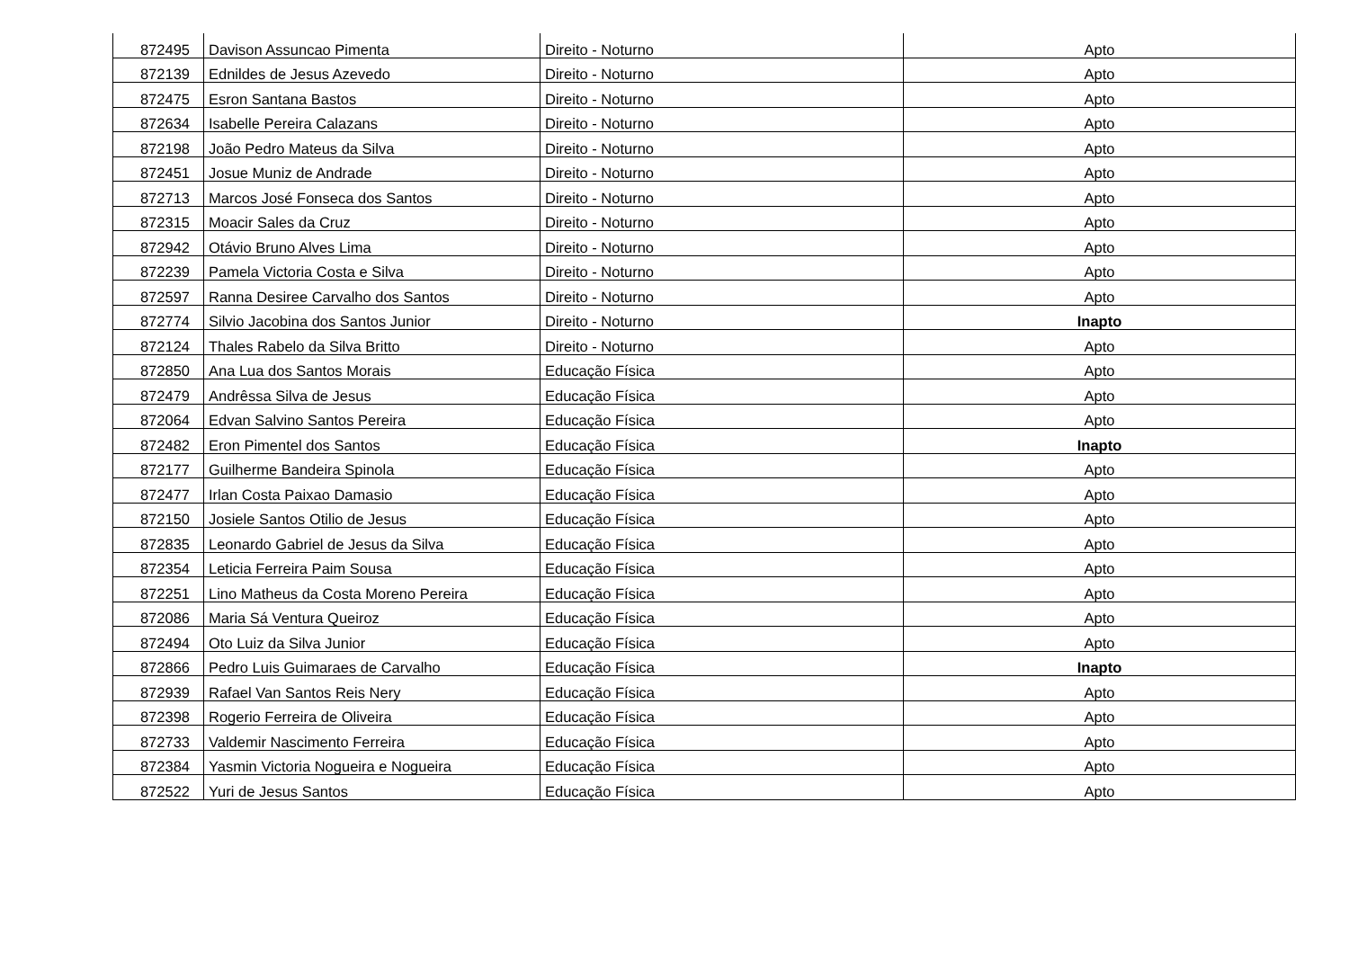| 872495 | Davison Assuncao Pimenta | Direito - Noturno | Apto |
| 872139 | Ednildes de Jesus Azevedo | Direito - Noturno | Apto |
| 872475 | Esron Santana Bastos | Direito - Noturno | Apto |
| 872634 | Isabelle Pereira Calazans | Direito - Noturno | Apto |
| 872198 | João Pedro Mateus da Silva | Direito - Noturno | Apto |
| 872451 | Josue Muniz de Andrade | Direito - Noturno | Apto |
| 872713 | Marcos José Fonseca dos Santos | Direito - Noturno | Apto |
| 872315 | Moacir Sales da Cruz | Direito - Noturno | Apto |
| 872942 | Otávio Bruno Alves Lima | Direito - Noturno | Apto |
| 872239 | Pamela Victoria Costa e Silva | Direito - Noturno | Apto |
| 872597 | Ranna Desiree Carvalho dos Santos | Direito - Noturno | Apto |
| 872774 | Silvio Jacobina dos Santos Junior | Direito - Noturno | Inapto |
| 872124 | Thales Rabelo da Silva Britto | Direito - Noturno | Apto |
| 872850 | Ana Lua dos Santos Morais | Educação Física | Apto |
| 872479 | Andrêssa Silva de Jesus | Educação Física | Apto |
| 872064 | Edvan Salvino Santos Pereira | Educação Física | Apto |
| 872482 | Eron Pimentel dos Santos | Educação Física | Inapto |
| 872177 | Guilherme Bandeira Spinola | Educação Física | Apto |
| 872477 | Irlan Costa Paixao Damasio | Educação Física | Apto |
| 872150 | Josiele Santos Otilio de Jesus | Educação Física | Apto |
| 872835 | Leonardo Gabriel de Jesus da Silva | Educação Física | Apto |
| 872354 | Leticia Ferreira Paim Sousa | Educação Física | Apto |
| 872251 | Lino Matheus da Costa Moreno Pereira | Educação Física | Apto |
| 872086 | Maria Sá Ventura Queiroz | Educação Física | Apto |
| 872494 | Oto Luiz da Silva Junior | Educação Física | Apto |
| 872866 | Pedro Luis Guimaraes de Carvalho | Educação Física | Inapto |
| 872939 | Rafael Van Santos Reis Nery | Educação Física | Apto |
| 872398 | Rogerio Ferreira de Oliveira | Educação Física | Apto |
| 872733 | Valdemir Nascimento Ferreira | Educação Física | Apto |
| 872384 | Yasmin Victoria Nogueira e Nogueira | Educação Física | Apto |
| 872522 | Yuri de Jesus Santos | Educação Física | Apto |